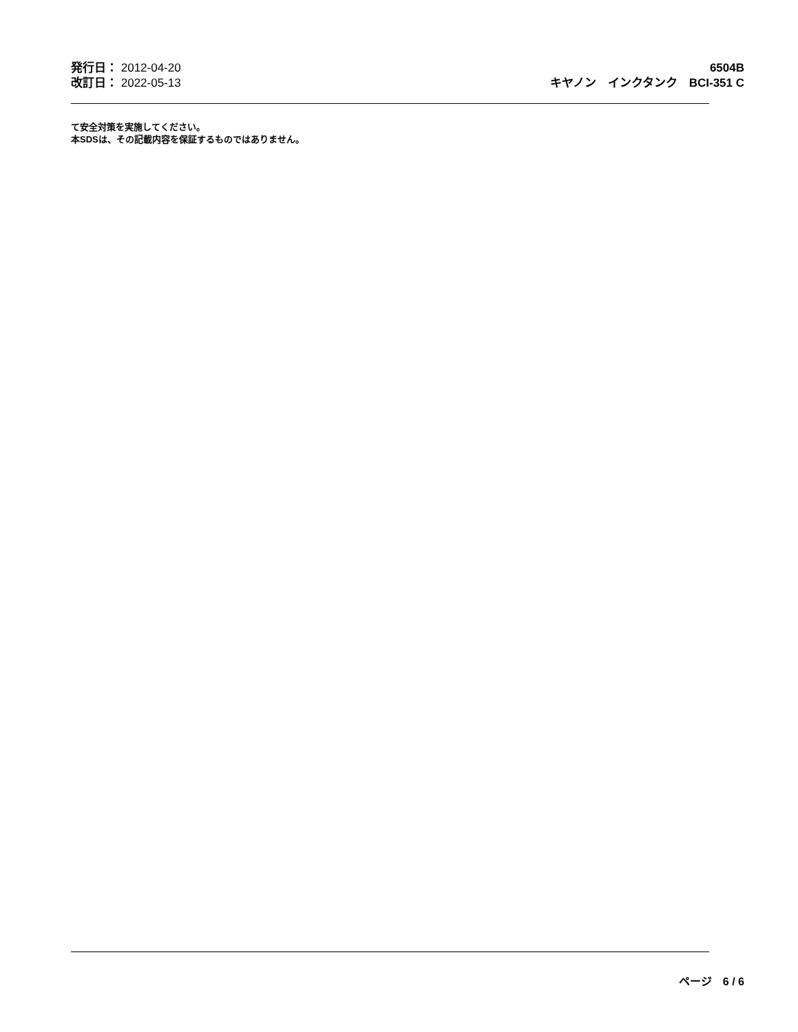発行日： 2012-04-20
改訂日： 2022-05-13
6504B
キヤノン　インクタンク　BCI-351 C
て安全対策を実施してください。
本SDSは、その記載内容を保証するものではありません。
ページ　6 / 6